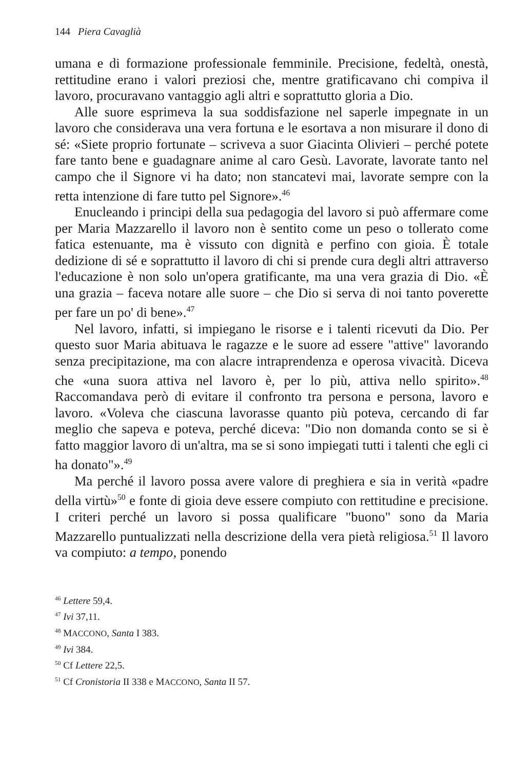144 Piera Cavaglià
umana e di formazione professionale femminile. Precisione, fedeltà, onestà, rettitudine erano i valori preziosi che, mentre gratificavano chi compiva il lavoro, procuravano vantaggio agli altri e soprattutto gloria a Dio.
Alle suore esprimeva la sua soddisfazione nel saperle impegnate in un lavoro che considerava una vera fortuna e le esortava a non misurare il dono di sé: «Siete proprio fortunate – scriveva a suor Giacinta Olivieri – perché potete fare tanto bene e guadagnare anime al caro Gesù. Lavorate, lavorate tanto nel campo che il Signore vi ha dato; non stancatevi mai, lavorate sempre con la retta intenzione di fare tutto pel Signore».<sup>46</sup>
Enucleando i principi della sua pedagogia del lavoro si può affermare come per Maria Mazzarello il lavoro non è sentito come un peso o tollerato come fatica estenuante, ma è vissuto con dignità e perfino con gioia. È totale dedizione di sé e soprattutto il lavoro di chi si prende cura degli altri attraverso l'educazione è non solo un'opera gratificante, ma una vera grazia di Dio. «È una grazia – faceva notare alle suore – che Dio si serva di noi tanto poverette per fare un po' di bene».<sup>47</sup>
Nel lavoro, infatti, si impiegano le risorse e i talenti ricevuti da Dio. Per questo suor Maria abituava le ragazze e le suore ad essere "attive" lavorando senza precipitazione, ma con alacre intraprendenza e operosa vivacità. Diceva che «una suora attiva nel lavoro è, per lo più, attiva nello spirito».<sup>48</sup> Raccomandava però di evitare il confronto tra persona e persona, lavoro e lavoro. «Voleva che ciascuna lavorasse quanto più poteva, cercando di far meglio che sapeva e poteva, perché diceva: "Dio non domanda conto se si è fatto maggior lavoro di un'altra, ma se si sono impiegati tutti i talenti che egli ci ha donato"».<sup>49</sup>
Ma perché il lavoro possa avere valore di preghiera e sia in verità «padre della virtù»<sup>50</sup> e fonte di gioia deve essere compiuto con rettitudine e precisione. I criteri perché un lavoro si possa qualificare "buono" sono da Maria Mazzarello puntualizzati nella descrizione della vera pietà religiosa.<sup>51</sup> Il lavoro va compiuto: a tempo, ponendo
<sup>46</sup> Lettere 59,4.
<sup>47</sup> Ivi 37,11.
<sup>48</sup> MACCONO, Santa I 383.
<sup>49</sup> Ivi 384.
<sup>50</sup> Cf Lettere 22,5.
<sup>51</sup> Cf Cronistoria II 338 e MACCONO, Santa II 57.